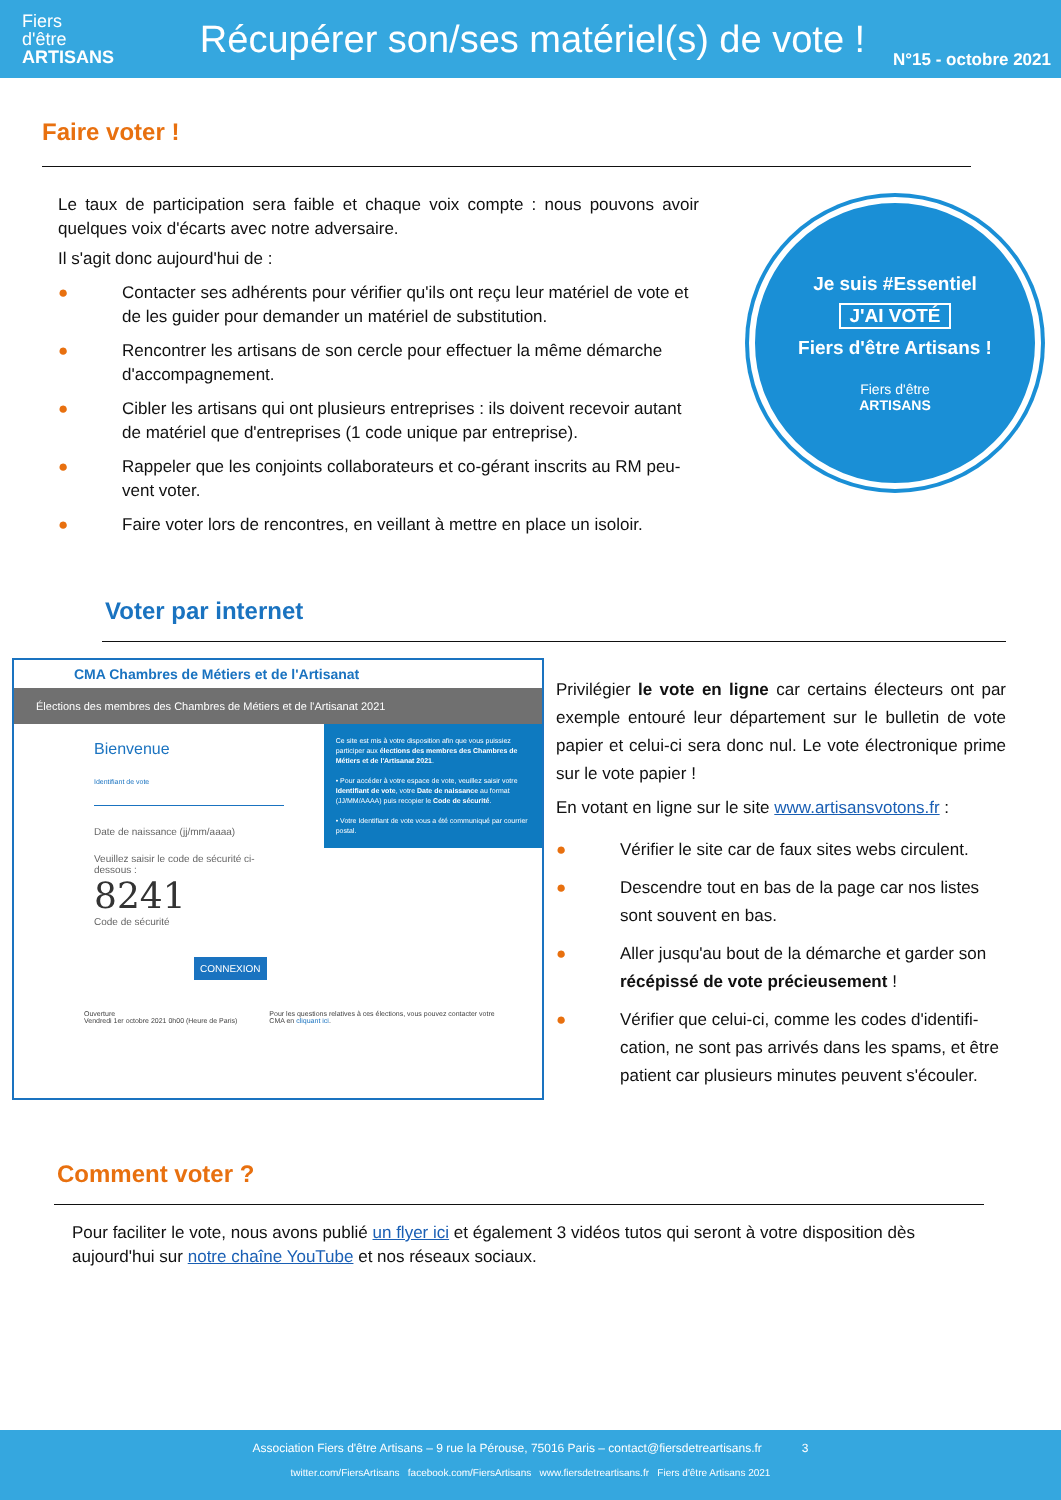Fiers
d'être
ARTISANS
Récupérer son/ses matériel(s) de vote !
N°15 - octobre 2021
Faire voter !
Le taux de participation sera faible et chaque voix compte : nous pouvons avoir quelques voix d'écarts avec notre adversaire.
Il s'agit donc aujourd'hui de :
● Contacter ses adhérents pour vérifier qu'ils ont reçu leur matériel de vote et de les guider pour demander un matériel de substitution.
● Rencontrer les artisans de son cercle pour effectuer la même démarche d'accompagnement.
● Cibler les artisans qui ont plusieurs entreprises : ils doivent recevoir autant de matériel que d'entreprises (1 code unique par entreprise).
● Rappeler que les conjoints collaborateurs et co-gérant inscrits au RM peu-vent voter.
● Faire voter lors de rencontres, en veillant à mettre en place un isoloir.
Je suis #Essentiel
J'AI VOTÉ
Fiers d'être Artisans !
Fiers d'être
ARTISANS
Voter par internet
CMA Chambres de Métiers et de l'Artisanat
Élections des membres des Chambres de Métiers et de l'Artisanat 2021
Bienvenue
Identifiant de vote
Date de naissance (jj/mm/aaaa)
Veuillez saisir le code de sécurité ci-dessous :
8241
Code de sécurité
CONNEXION
Ce site est mis à votre disposition afin que vous puissiez participer aux élections des membres des Chambres de Métiers et de l'Artisanat 2021.
• Pour accéder à votre espace de vote, veuillez saisir votre Identifiant de vote, votre Date de naissance au format (JJ/MM/AAAA) puis recopier le Code de sécurité.
• Votre Identifiant de vote vous a été communiqué par courrier postal.
Ouverture
Vendredi 1er octobre 2021 0h00 (Heure de Paris)
Pour les questions relatives à ces élections, vous pouvez contacter votre CMA en cliquant ici.
Privilégier le vote en ligne car certains électeurs ont par exemple entouré leur département sur le bulletin de vote papier et celui-ci sera donc nul. Le vote électronique prime sur le vote papier !
En votant en ligne sur le site www.artisansvotons.fr :
● Vérifier le site car de faux sites webs circulent.
● Descendre tout en bas de la page car nos listes sont souvent en bas.
● Aller jusqu'au bout de la démarche et garder son récépissé de vote précieusement !
● Vérifier que celui-ci, comme les codes d'identifi-cation, ne sont pas arrivés dans les spams, et être patient car plusieurs minutes peuvent s'écouler.
Comment voter ?
Pour faciliter le vote, nous avons publié un flyer ici et également 3 vidéos tutos qui seront à votre disposition dès aujourd'hui sur notre chaîne YouTube et nos réseaux sociaux.
Association Fiers d'être Artisans – 9 rue la Pérouse, 75016 Paris – contact@fiersdetreartisans.fr 3
twitter.com/FiersArtisans facebook.com/FiersArtisans www.fiersdetreartisans.fr Fiers d'être Artisans 2021